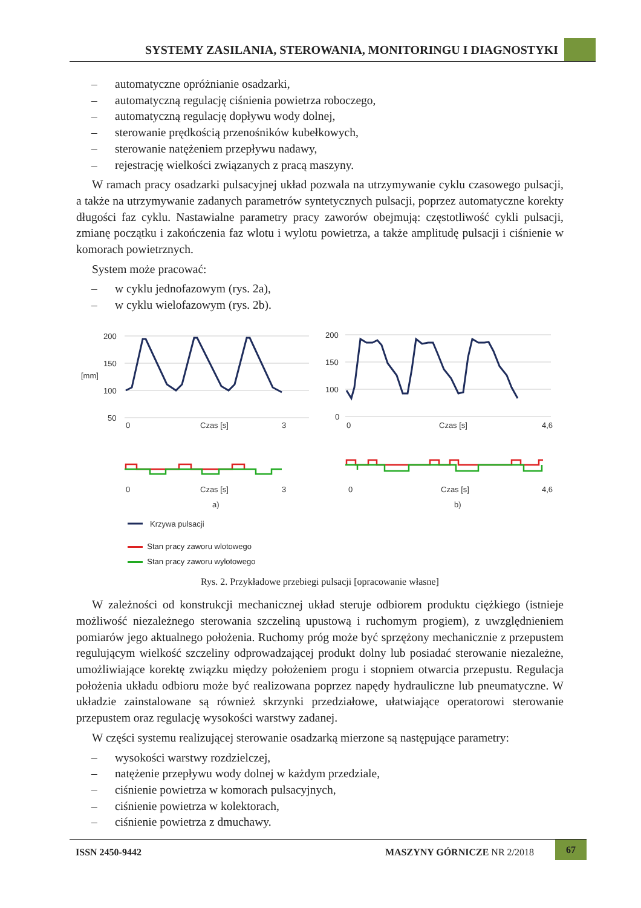SYSTEMY ZASILANIA, STEROWANIA, MONITORINGU I DIAGNOSTYKI
– automatyczne opróżnianie osadzarki,
– automatyczną regulację ciśnienia powietrza roboczego,
– automatyczną regulację dopływu wody dolnej,
– sterowanie prędkością przenośników kubełkowych,
– sterowanie natężeniem przepływu nadawy,
– rejestrację wielkości związanych z pracą maszyny.
W ramach pracy osadzarki pulsacyjnej układ pozwala na utrzymywanie cyklu czasowego pulsacji, a także na utrzymywanie zadanych parametrów syntetycznych pulsacji, poprzez automatyczne korekty długości faz cyklu. Nastawialne parametry pracy zaworów obejmują: częstotliwość cykli pulsacji, zmianę początku i zakończenia faz wlotu i wylotu powietrza, a także amplitudę pulsacji i ciśnienie w komorach powietrznych.
System może pracować:
– w cyklu jednofazowym (rys. 2a),
– w cyklu wielofazowym (rys. 2b).
200
150
[mm]
100
50
0
Czas [s]
3
0
Czas [s]
3
a)
200
150
100
0
0
Czas [s]
4,6
0
Czas [s]
4,6
b)
Krzywa pulsacji
Stan pracy zaworu wlotowego
Stan pracy zaworu wylotowego
Rys. 2. Przykładowe przebiegi pulsacji [opracowanie własne]
W zależności od konstrukcji mechanicznej układ steruje odbiorem produktu ciężkiego (istnieje możliwość niezależnego sterowania szczeliną upustową i ruchomym progiem), z uwzględnieniem pomiarów jego aktualnego położenia. Ruchomy próg może być sprzężony mechanicznie z przepustem regulującym wielkość szczeliny odprowadzającej produkt dolny lub posiadać sterowanie niezależne, umożliwiające korektę związku między położeniem progu i stopniem otwarcia przepustu. Regulacja położenia układu odbioru może być realizowana poprzez napędy hydrauliczne lub pneumatyczne. W układzie zainstalowane są również skrzynki przedziałowe, ułatwiające operatorowi sterowanie przepustem oraz regulację wysokości warstwy zadanej.
W części systemu realizującej sterowanie osadzarką mierzone są następujące parametry:
– wysokości warstwy rozdzielczej,
– natężenie przepływu wody dolnej w każdym przedziale,
– ciśnienie powietrza w komorach pulsacyjnych,
– ciśnienie powietrza w kolektorach,
– ciśnienie powietrza z dmuchawy.
ISSN 2450-9442 MASZYNY GÓRNICZE NR 2/2018
67